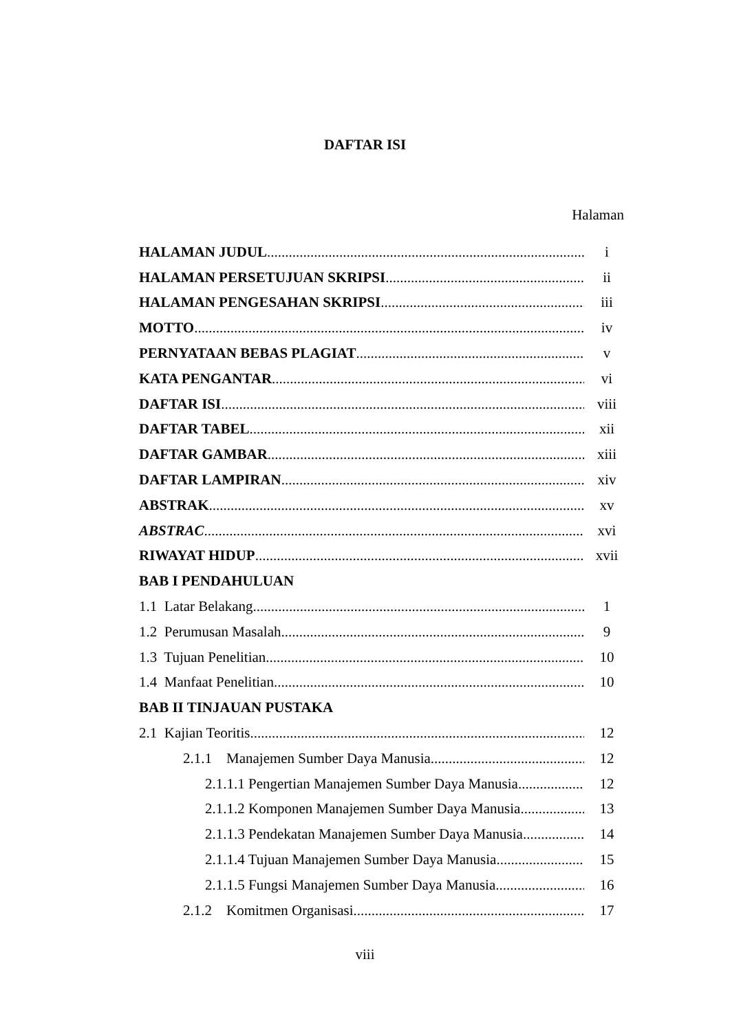DAFTAR ISI
Halaman
HALAMAN JUDUL i
HALAMAN PERSETUJUAN SKRIPSI ii
HALAMAN PENGESAHAN SKRIPSI iii
MOTTO iv
PERNYATAAN BEBAS PLAGIAT v
KATA PENGANTAR vi
DAFTAR ISI viii
DAFTAR TABEL xii
DAFTAR GAMBAR xiii
DAFTAR LAMPIRAN xiv
ABSTRAK xv
ABSTRAC xvi
RIWAYAT HIDUP xvii
BAB I PENDAHULUAN
1.1 Latar Belakang 1
1.2 Perumusan Masalah 9
1.3 Tujuan Penelitian 10
1.4 Manfaat Penelitian 10
BAB II TINJAUAN PUSTAKA
2.1 Kajian Teoritis 12
2.1.1 Manajemen Sumber Daya Manusia 12
2.1.1.1 Pengertian Manajemen Sumber Daya Manusia 12
2.1.1.2 Komponen Manajemen Sumber Daya Manusia 13
2.1.1.3 Pendekatan Manajemen Sumber Daya Manusia 14
2.1.1.4 Tujuan Manajemen Sumber Daya Manusia 15
2.1.1.5 Fungsi Manajemen Sumber Daya Manusia 16
2.1.2 Komitmen Organisasi 17
viii